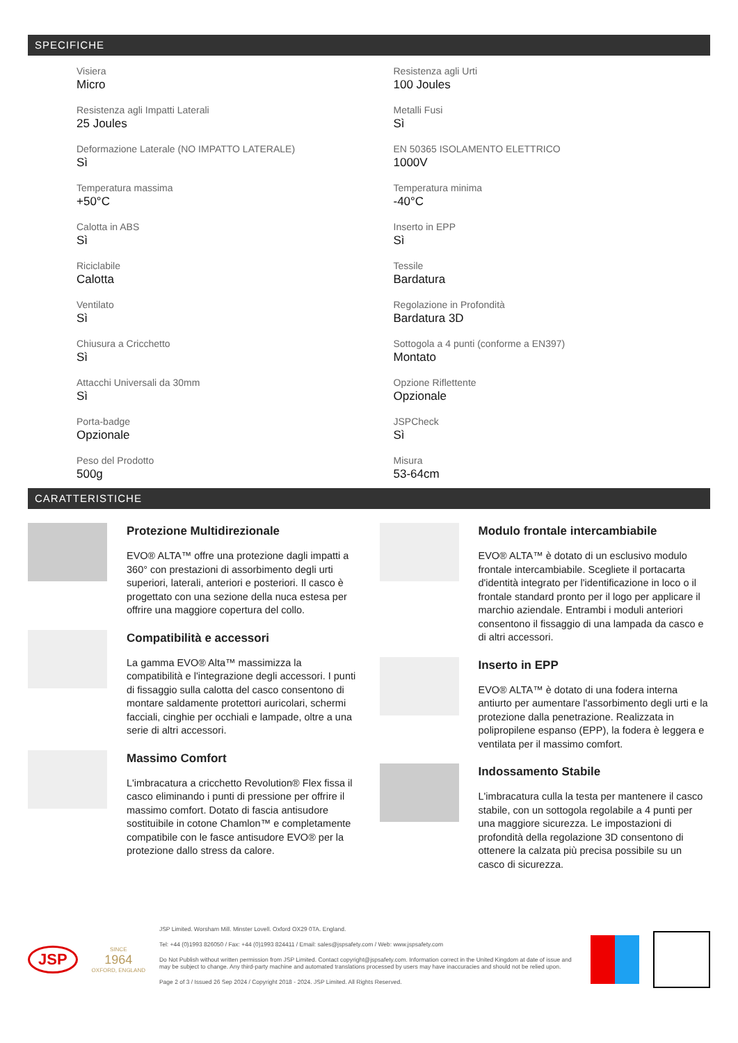SPECIFICHE
Visiera
Micro
Resistenza agli Urti
100 Joules
Resistenza agli Impatti Laterali
25 Joules
Metalli Fusi
Sì
Deformazione Laterale (NO IMPATTO LATERALE)
Sì
EN 50365 ISOLAMENTO ELETTRICO
1000V
Temperatura massima
+50°C
Temperatura minima
-40°C
Calotta in ABS
Sì
Inserto in EPP
Sì
Riciclabile
Calotta
Tessile
Bardatura
Ventilato
Sì
Regolazione in Profondità
Bardatura 3D
Chiusura a Cricchetto
Sì
Sottogola a 4 punti (conforme a EN397)
Montato
Attacchi Universali da 30mm
Sì
Opzione Riflettente
Opzionale
Porta-badge
Opzionale
JSPCheck
Sì
Peso del Prodotto
500g
Misura
53-64cm
CARATTERISTICHE
Protezione Multidirezionale
EVO® ALTA™ offre una protezione dagli impatti a 360° con prestazioni di assorbimento degli urti superiori, laterali, anteriori e posteriori. Il casco è progettato con una sezione della nuca estesa per offrire una maggiore copertura del collo.
Compatibilità e accessori
La gamma EVO® Alta™ massimizza la compatibilità e l'integrazione degli accessori. I punti di fissaggio sulla calotta del casco consentono di montare saldamente protettori auricolari, schermi facciali, cinghie per occhiali e lampade, oltre a una serie di altri accessori.
Massimo Comfort
L'imbracatura a cricchetto Revolution® Flex fissa il casco eliminando i punti di pressione per offrire il massimo comfort. Dotato di fascia antisudore sostituibile in cotone Chamlon™ e completamente compatibile con le fasce antisudore EVO® per la protezione dallo stress da calore.
Modulo frontale intercambiabile
EVO® ALTA™ è dotato di un esclusivo modulo frontale intercambiabile. Scegliete il portacarta d'identità integrato per l'identificazione in loco o il frontale standard pronto per il logo per applicare il marchio aziendale. Entrambi i moduli anteriori consentono il fissaggio di una lampada da casco e di altri accessori.
Inserto in EPP
EVO® ALTA™ è dotato di una fodera interna antiurto per aumentare l'assorbimento degli urti e la protezione dalla penetrazione. Realizzata in polipropilene espanso (EPP), la fodera è leggera e ventilata per il massimo comfort.
Indossamento Stabile
L'imbracatura culla la testa per mantenere il casco stabile, con un sottogola regolabile a 4 punti per una maggiore sicurezza. Le impostazioni di profondità della regolazione 3D consentono di ottenere la calzata più precisa possibile su un casco di sicurezza.
JSP
SINCE
1964
OXFORD, ENGLAND
JSP Limited. Worsham Mill. Minster Lovell. Oxford OX29 0TA. England.
Tel: +44 (0)1993 826050 / Fax: +44 (0)1993 824411 / Email: sales@jspsafety.com / Web: www.jspsafety.com
Do Not Publish without written permission from JSP Limited. Contact copyright@jspsafety.com. Information correct in the United Kingdom at date of issue and may be subject to change. Any third-party machine and automated translations processed by users may have inaccuracies and should not be relied upon.
Page 2 of 3 / Issued 26 Sep 2024 / Copyright 2018 - 2024. JSP Limited. All Rights Reserved.